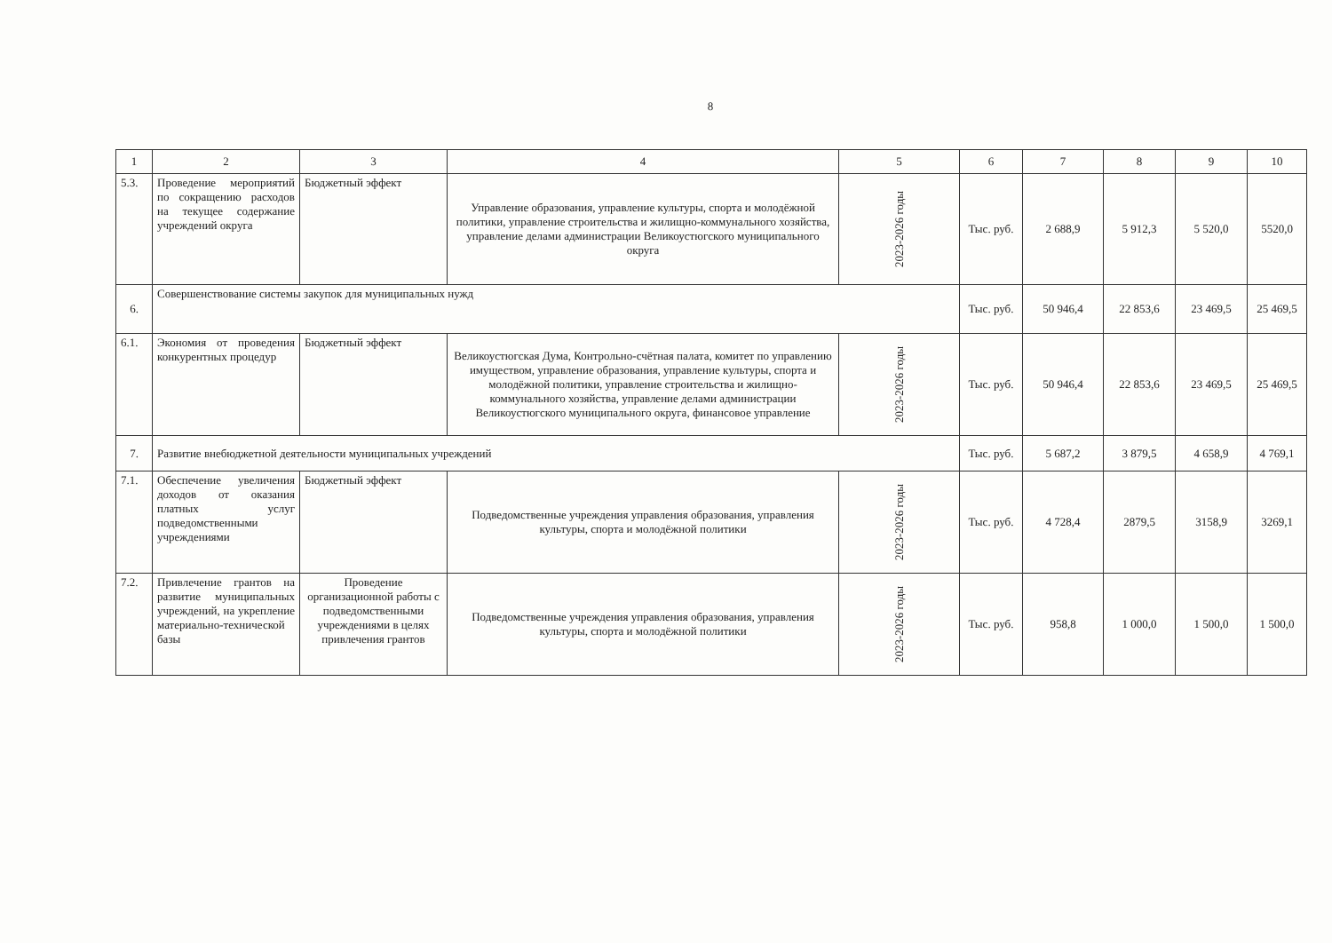8
| 1 | 2 | 3 | 4 | 5 | 6 | 7 | 8 | 9 | 10 |
| --- | --- | --- | --- | --- | --- | --- | --- | --- | --- |
| 5.3. | Проведение мероприятий по сокращению расходов на текущее содержание учреждений округа | Бюджетный эффект | Управление образования, управление культуры, спорта и молодёжной политики, управление строительства и жилищно-коммунального хозяйства, управление делами администрации Великоустюгского муниципального округа | 2023-2026 годы | Тыс. руб. | 2 688,9 | 5 912,3 | 5 520,0 | 5520,0 |
| 6. | Совершенствование системы закупок для муниципальных нужд | | | | Тыс. руб. | 50 946,4 | 22 853,6 | 23 469,5 | 25 469,5 |
| 6.1. | Экономия от проведения конкурентных процедур | Бюджетный эффект | Великоустюгская Дума, Контрольно-счётная палата, комитет по управлению имуществом, управление образования, управление культуры, спорта и молодёжной политики, управление строительства и жилищно-коммунального хозяйства, управление делами администрации Великоустюгского муниципального округа, финансовое управление | 2023-2026 годы | Тыс. руб. | 50 946,4 | 22 853,6 | 23 469,5 | 25 469,5 |
| 7. | Развитие внебюджетной деятельности муниципальных учреждений | | | | Тыс. руб. | 5 687,2 | 3 879,5 | 4 658,9 | 4 769,1 |
| 7.1. | Обеспечение увеличения доходов от оказания платных услуг подведомственными учреждениями | Бюджетный эффект | Подведомственные учреждения управления образования, управления культуры, спорта и молодёжной политики | 2023-2026 годы | Тыс. руб. | 4 728,4 | 2879,5 | 3158,9 | 3269,1 |
| 7.2. | Привлечение грантов на развитие муниципальных учреждений, на укрепление материально-технической базы | Проведение организационной работы с подведомственными учреждениями в целях привлечения грантов | Подведомственные учреждения управления образования, управления культуры, спорта и молодёжной политики | 2023-2026 годы | Тыс. руб. | 958,8 | 1 000,0 | 1 500,0 | 1 500,0 |